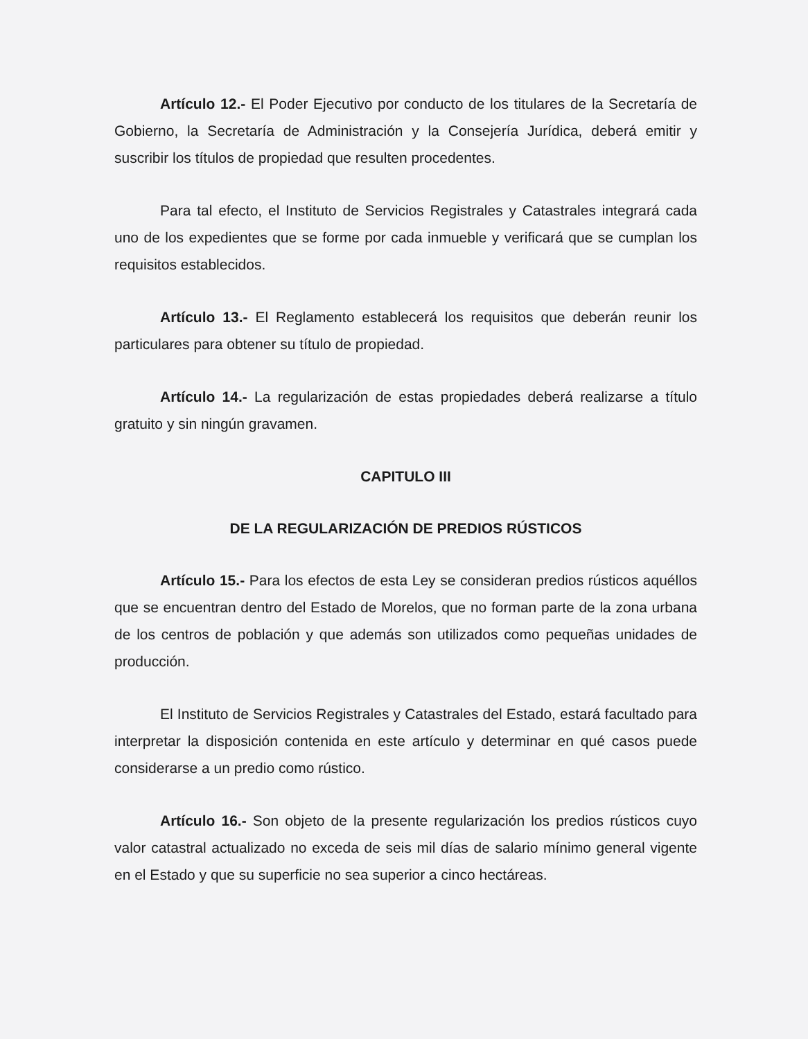Artículo 12.- El Poder Ejecutivo por conducto de los titulares de la Secretaría de Gobierno, la Secretaría de Administración y la Consejería Jurídica, deberá emitir y suscribir los títulos de propiedad que resulten procedentes.
Para tal efecto, el Instituto de Servicios Registrales y Catastrales integrará cada uno de los expedientes que se forme por cada inmueble y verificará que se cumplan los requisitos establecidos.
Artículo 13.- El Reglamento establecerá los requisitos que deberán reunir los particulares para obtener su título de propiedad.
Artículo 14.- La regularización de estas propiedades deberá realizarse a título gratuito y sin ningún gravamen.
CAPITULO III
DE LA REGULARIZACIÓN DE PREDIOS RÚSTICOS
Artículo 15.- Para los efectos de esta Ley se consideran predios rústicos aquéllos que se encuentran dentro del Estado de Morelos, que no forman parte de la zona urbana de los centros de población y que además son utilizados como pequeñas unidades de producción.
El Instituto de Servicios Registrales y Catastrales del Estado, estará facultado para interpretar la disposición contenida en este artículo y determinar en qué casos puede considerarse a un predio como rústico.
Artículo 16.- Son objeto de la presente regularización los predios rústicos cuyo valor catastral actualizado no exceda de seis mil días de salario mínimo general vigente en el Estado y que su superficie no sea superior a cinco hectáreas.